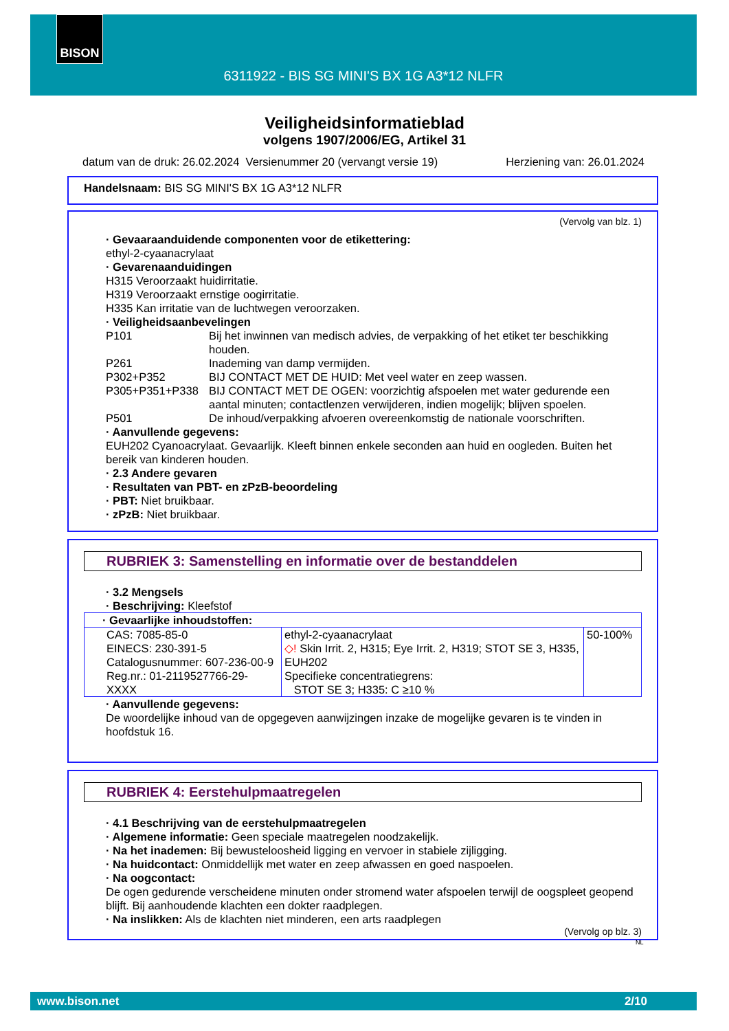BISON
6311922 - BIS SG MINI'S BX 1G A3*12 NLFR
Veiligheidsinformatieblad
volgens 1907/2006/EG, Artikel 31
datum van de druk: 26.02.2024 Versienummer 20 (vervangt versie 19) Herziening van: 26.01.2024
Handelsnaam: BIS SG MINI'S BX 1G A3*12 NLFR
(Vervolg van blz. 1)
· Gevaaraanduidende componenten voor de etikettering:
ethyl-2-cyaanacrylaat
· Gevarenaanduidingen
H315 Veroorzaakt huidirritatie.
H319 Veroorzaakt ernstige oogirritatie.
H335 Kan irritatie van de luchtwegen veroorzaken.
· Veiligheidsaanbevelingen
P101 Bij het inwinnen van medisch advies, de verpakking of het etiket ter beschikking houden.
P261 Inademing van damp vermijden.
P302+P352 BIJ CONTACT MET DE HUID: Met veel water en zeep wassen.
P305+P351+P338 BIJ CONTACT MET DE OGEN: voorzichtig afspoelen met water gedurende een aantal minuten; contactlenzen verwijderen, indien mogelijk; blijven spoelen.
P501 De inhoud/verpakking afvoeren overeenkomstig de nationale voorschriften.
· Aanvullende gegevens:
EUH202 Cyanoacrylaat. Gevaarlijk. Kleeft binnen enkele seconden aan huid en oogleden. Buiten het bereik van kinderen houden.
· 2.3 Andere gevaren
· Resultaten van PBT- en zPzB-beoordeling
· PBT: Niet bruikbaar.
· zPzB: Niet bruikbaar.
RUBRIEK 3: Samenstelling en informatie over de bestanddelen
· 3.2 Mengsels
· Beschrijving: Kleefstof
| · Gevaarlijke inhoudstoffen: | | |
| CAS: 7085-85-0 EINECS: 230-391-5 Catalogusnummer: 607-236-00-9 Reg.nr.: 01-2119527766-29-XXXX | ethyl-2-cyaanacrylaat ◇! Skin Irrit. 2, H315; Eye Irrit. 2, H319; STOT SE 3, H335, EUH202 Specifieke concentratiegrens: STOT SE 3; H335: C ≥10 % | 50-100% |
· Aanvullende gegevens:
De woordelijke inhoud van de opgegeven aanwijzingen inzake de mogelijke gevaren is te vinden in hoofdstuk 16.
RUBRIEK 4: Eerstehulpmaatregelen
· 4.1 Beschrijving van de eerstehulpmaatregelen
· Algemene informatie: Geen speciale maatregelen noodzakelijk.
· Na het inademen: Bij bewusteloosheid ligging en vervoer in stabiele zijligging.
· Na huidcontact: Onmiddellijk met water en zeep afwassen en goed naspoelen.
· Na oogcontact:
De ogen gedurende verscheidene minuten onder stromend water afspoelen terwijl de oogspleet geopend blijft. Bij aanhoudende klachten een dokter raadplegen.
· Na inslikken: Als de klachten niet minderen, een arts raadplegen
(Vervolg op blz. 3)
NL
www.bison.net 2/10